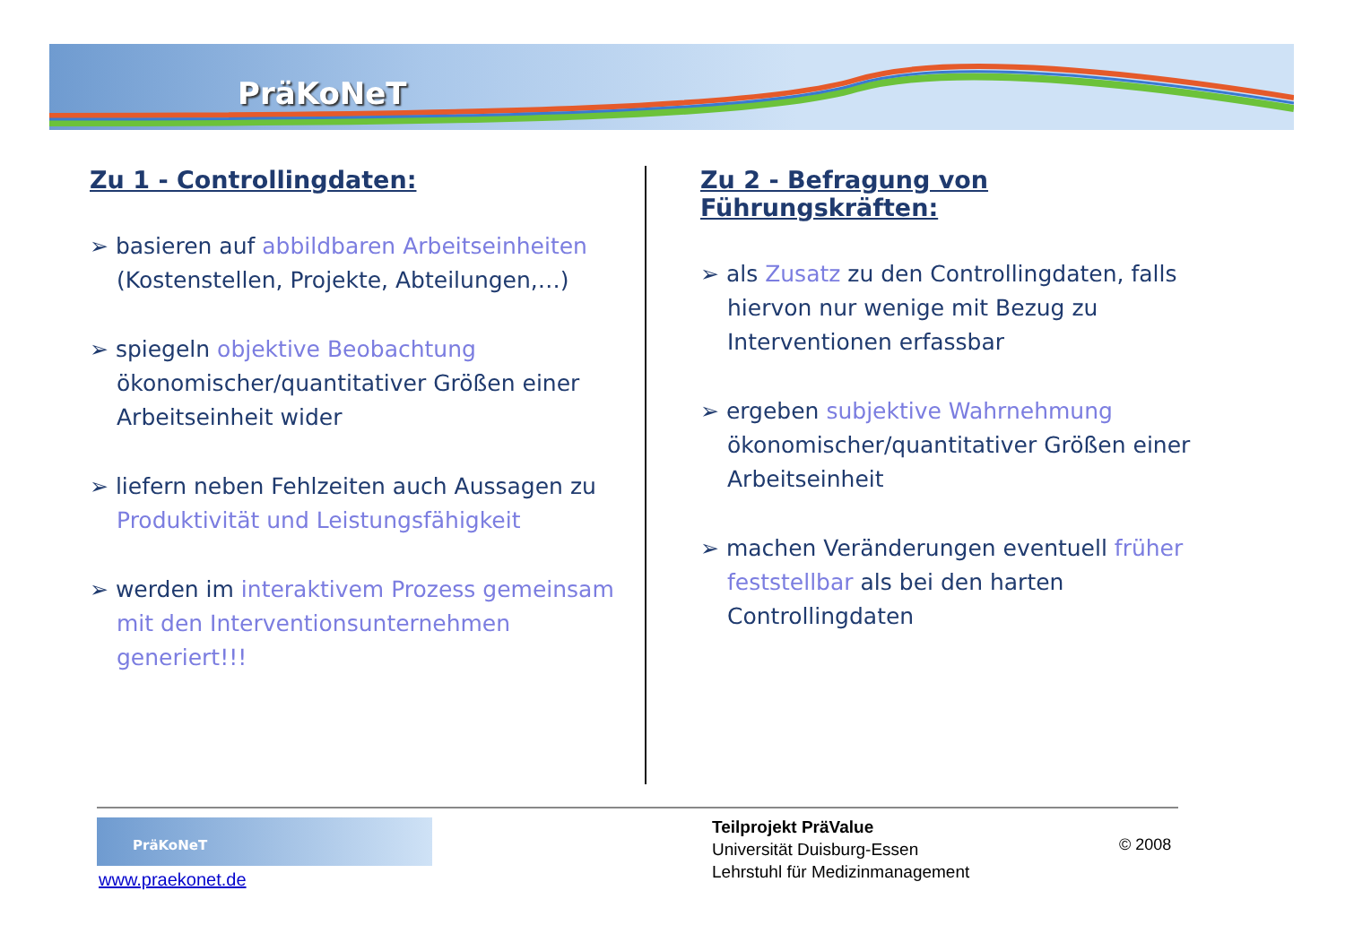PräKoNeT
Zu 1 - Controllingdaten:
➢ basieren auf abbildbaren Arbeitseinheiten (Kostenstellen, Projekte, Abteilungen,…)
➢ spiegeln objektive Beobachtung ökonomischer/quantitativer Größen einer Arbeitseinheit wider
➢ liefern neben Fehlzeiten auch Aussagen zu Produktivität und Leistungsfähigkeit
➢ werden im interaktivem Prozess gemeinsam mit den Interventionsunternehmen generiert!!!
Zu 2 - Befragung von Führungskräften:
➢ als Zusatz zu den Controllingdaten, falls hiervon nur wenige mit Bezug zu Interventionen erfassbar
➢ ergeben subjektive Wahrnehmung ökonomischer/quantitativer Größen einer Arbeitseinheit
➢ machen Veränderungen eventuell früher feststellbar als bei den harten Controllingdaten
PräKoNeT
www.praekonet.de
Teilprojekt PräValue
Universität Duisburg-Essen
Lehrstuhl für Medizinmanagement
© 2008